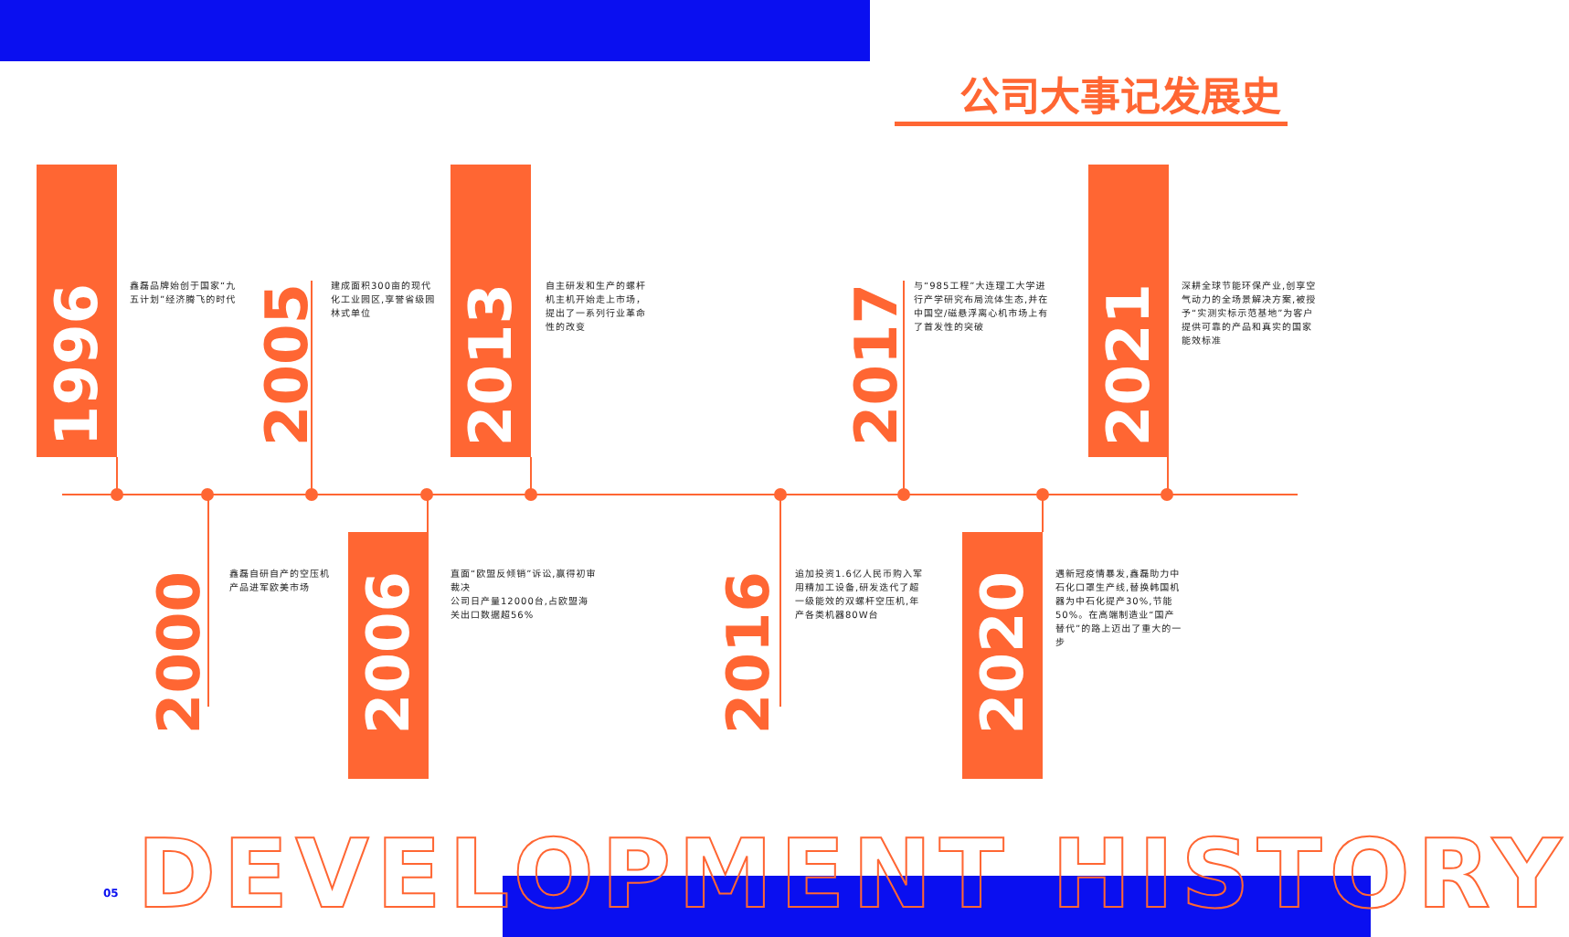公司大事记发展史
1996
鑫磊品牌始创于国家“九五计划”经济腾飞的时代
2005
建成面积300亩的现代化工业园区,享誉省级园林式单位
2013
自主研发和生产的螺杆机主机开始走上市场，提出了一系列行业革命性的改变
2017
与“985工程”大连理工大学进行产学研究布局流体生态,并在中国空/磁悬浮离心机市场上有了首发性的突破
2021
深耕全球节能环保产业,创享空气动力的全场景解决方案,被授予“实测实标示范基地”为客户提供可靠的产品和真实的国家能效标准
2000
鑫磊自研自产的空压机产品进军欧美市场
2006
直面“欧盟反倾销”诉讼,赢得初审裁决
公司日产量12000台,占欧盟海关出口数据超56%
2016
追加投资1.6亿人民币购入军用精加工设备,研发迭代了超一级能效的双螺杆空压机,年产各类机器80W台
2020
遇新冠疫情暴发,鑫磊助力中石化口罩生产线,替换韩国机器为中石化提产30%,节能50%。在高端制造业“国产替代”的路上迈出了重大的一步
05 DEVELOPMENT HISTORY